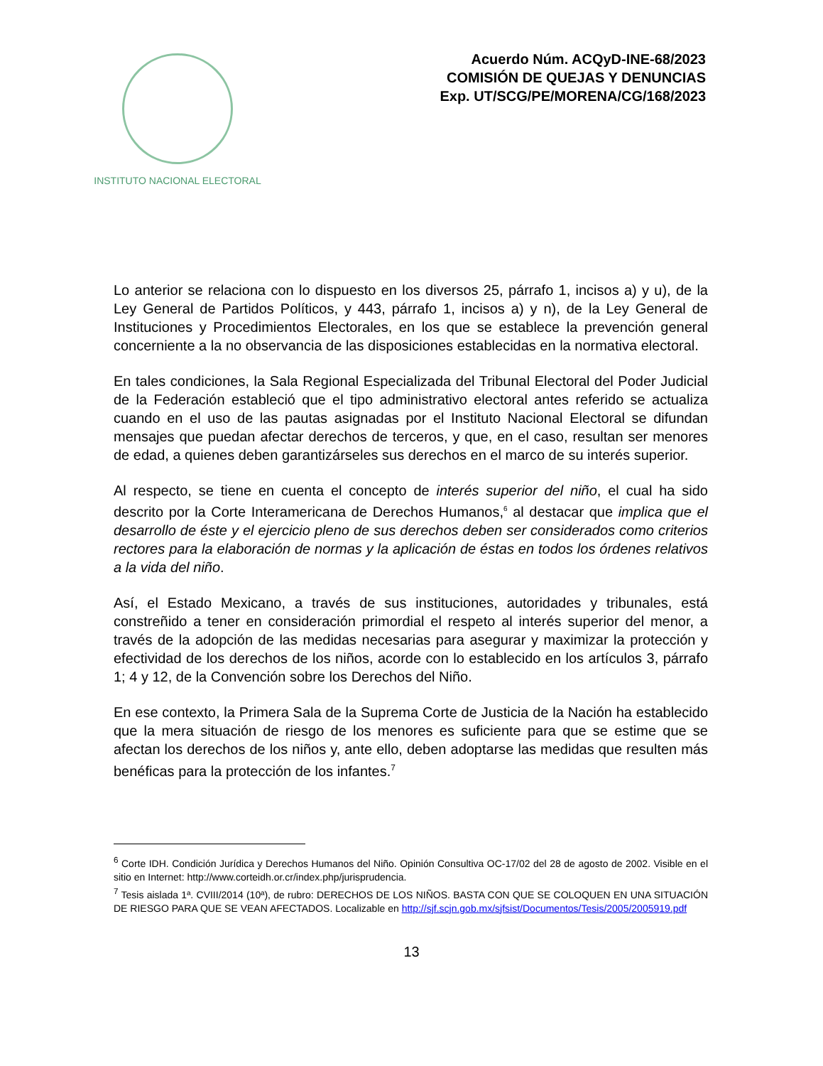INSTITUTO NACIONAL ELECTORAL
Acuerdo Núm. ACQyD-INE-68/2023
COMISIÓN DE QUEJAS Y DENUNCIAS
Exp. UT/SCG/PE/MORENA/CG/168/2023
Lo anterior se relaciona con lo dispuesto en los diversos 25, párrafo 1, incisos a) y u), de la Ley General de Partidos Políticos, y 443, párrafo 1, incisos a) y n), de la Ley General de Instituciones y Procedimientos Electorales, en los que se establece la prevención general concerniente a la no observancia de las disposiciones establecidas en la normativa electoral.
En tales condiciones, la Sala Regional Especializada del Tribunal Electoral del Poder Judicial de la Federación estableció que el tipo administrativo electoral antes referido se actualiza cuando en el uso de las pautas asignadas por el Instituto Nacional Electoral se difundan mensajes que puedan afectar derechos de terceros, y que, en el caso, resultan ser menores de edad, a quienes deben garantizárseles sus derechos en el marco de su interés superior.
Al respecto, se tiene en cuenta el concepto de interés superior del niño, el cual ha sido descrito por la Corte Interamericana de Derechos Humanos,<sup>6</sup> al destacar que implica que el desarrollo de éste y el ejercicio pleno de sus derechos deben ser considerados como criterios rectores para la elaboración de normas y la aplicación de éstas en todos los órdenes relativos a la vida del niño.
Así, el Estado Mexicano, a través de sus instituciones, autoridades y tribunales, está constreñido a tener en consideración primordial el respeto al interés superior del menor, a través de la adopción de las medidas necesarias para asegurar y maximizar la protección y efectividad de los derechos de los niños, acorde con lo establecido en los artículos 3, párrafo 1; 4 y 12, de la Convención sobre los Derechos del Niño.
En ese contexto, la Primera Sala de la Suprema Corte de Justicia de la Nación ha establecido que la mera situación de riesgo de los menores es suficiente para que se estime que se afectan los derechos de los niños y, ante ello, deben adoptarse las medidas que resulten más benéficas para la protección de los infantes.<sup>7</sup>
<sup>6</sup> Corte IDH. Condición Jurídica y Derechos Humanos del Niño. Opinión Consultiva OC-17/02 del 28 de agosto de 2002. Visible en el sitio en Internet: http://www.corteidh.or.cr/index.php/jurisprudencia.
<sup>7</sup> Tesis aislada 1ª. CVIII/2014 (10ª), de rubro: DERECHOS DE LOS NIÑOS. BASTA CON QUE SE COLOQUEN EN UNA SITUACIÓN DE RIESGO PARA QUE SE VEAN AFECTADOS. Localizable en http://sjf.scjn.gob.mx/sjfsist/Documentos/Tesis/2005/2005919.pdf
13